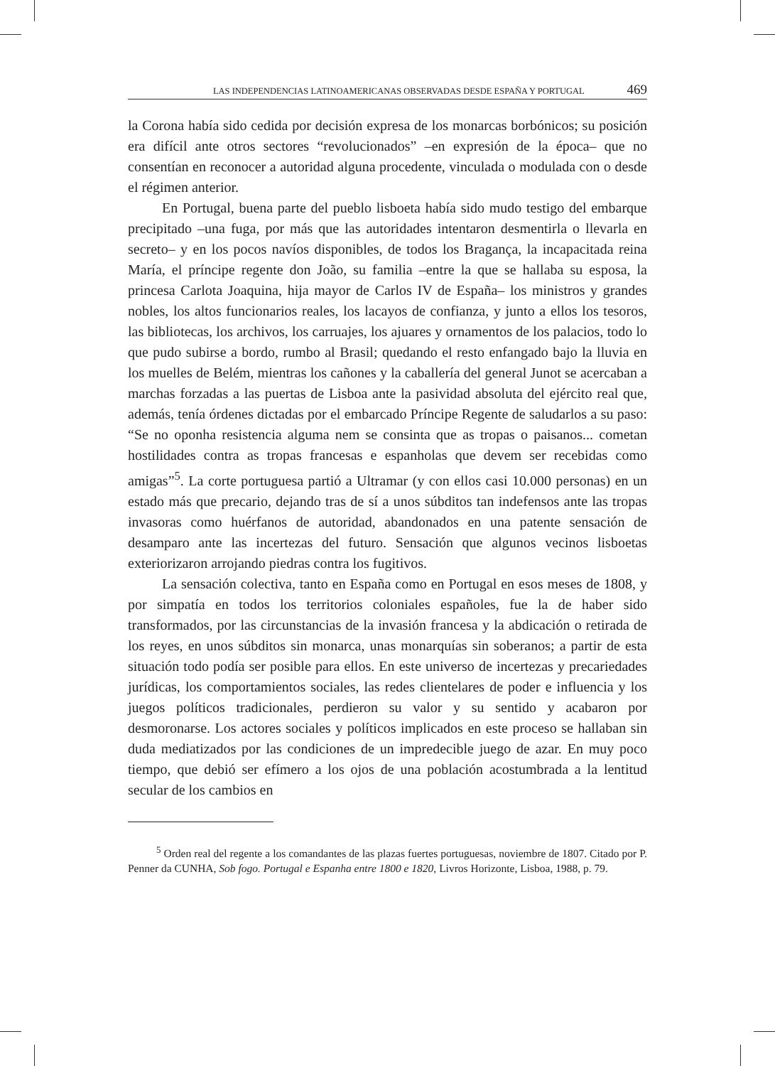LAS INDEPENDENCIAS LATINOAMERICANAS OBSERVADAS DESDE ESPAÑA Y PORTUGAL 469
la Corona había sido cedida por decisión expresa de los monarcas borbónicos; su posición era difícil ante otros sectores “revolucionados” –en expresión de la época– que no consentían en reconocer a autoridad alguna procedente, vinculada o modulada con o desde el régimen anterior.
En Portugal, buena parte del pueblo lisboeta había sido mudo testigo del embarque precipitado –una fuga, por más que las autoridades intentaron desmentirla o llevarla en secreto– y en los pocos navíos disponibles, de todos los Bragança, la incapacitada reina María, el príncipe regente don João, su familia –entre la que se hallaba su esposa, la princesa Carlota Joaquina, hija mayor de Carlos IV de España– los ministros y grandes nobles, los altos funcionarios reales, los lacayos de confianza, y junto a ellos los tesoros, las bibliotecas, los archivos, los carruajes, los ajuares y ornamentos de los palacios, todo lo que pudo subirse a bordo, rumbo al Brasil; quedando el resto enfangado bajo la lluvia en los muelles de Belém, mientras los cañones y la caballería del general Junot se acercaban a marchas forzadas a las puertas de Lisboa ante la pasividad absoluta del ejército real que, además, tenía órdenes dictadas por el embarcado Príncipe Regente de saludarlos a su paso: “Se no oponha resistencia alguma nem se consinta que as tropas o paisanos... cometan hostilidades contra as tropas francesas e espanholas que devem ser recebidas como amigas”<sup>5</sup>. La corte portuguesa partió a Ultramar (y con ellos casi 10.000 personas) en un estado más que precario, dejando tras de sí a unos súbditos tan indefensos ante las tropas invasoras como huérfanos de autoridad, abandonados en una patente sensación de desamparo ante las incertezas del futuro. Sensación que algunos vecinos lisboetas exteriorizaron arrojando piedras contra los fugitivos.
La sensación colectiva, tanto en España como en Portugal en esos meses de 1808, y por simpatía en todos los territorios coloniales españoles, fue la de haber sido transformados, por las circunstancias de la invasión francesa y la abdicación o retirada de los reyes, en unos súbditos sin monarca, unas monarquías sin soberanos; a partir de esta situación todo podía ser posible para ellos. En este universo de incertezas y precariedades jurídicas, los comportamientos sociales, las redes clientelares de poder e influencia y los juegos políticos tradicionales, perdieron su valor y su sentido y acabaron por desmoronarse. Los actores sociales y políticos implicados en este proceso se hallaban sin duda mediatizados por las condiciones de un impredecible juego de azar. En muy poco tiempo, que debió ser efímero a los ojos de una población acostumbrada a la lentitud secular de los cambios en
<sup>5</sup> Orden real del regente a los comandantes de las plazas fuertes portuguesas, noviembre de 1807. Citado por P. Penner da CUNHA, Sob fogo. Portugal e Espanha entre 1800 e 1820, Livros Horizonte, Lisboa, 1988, p. 79.